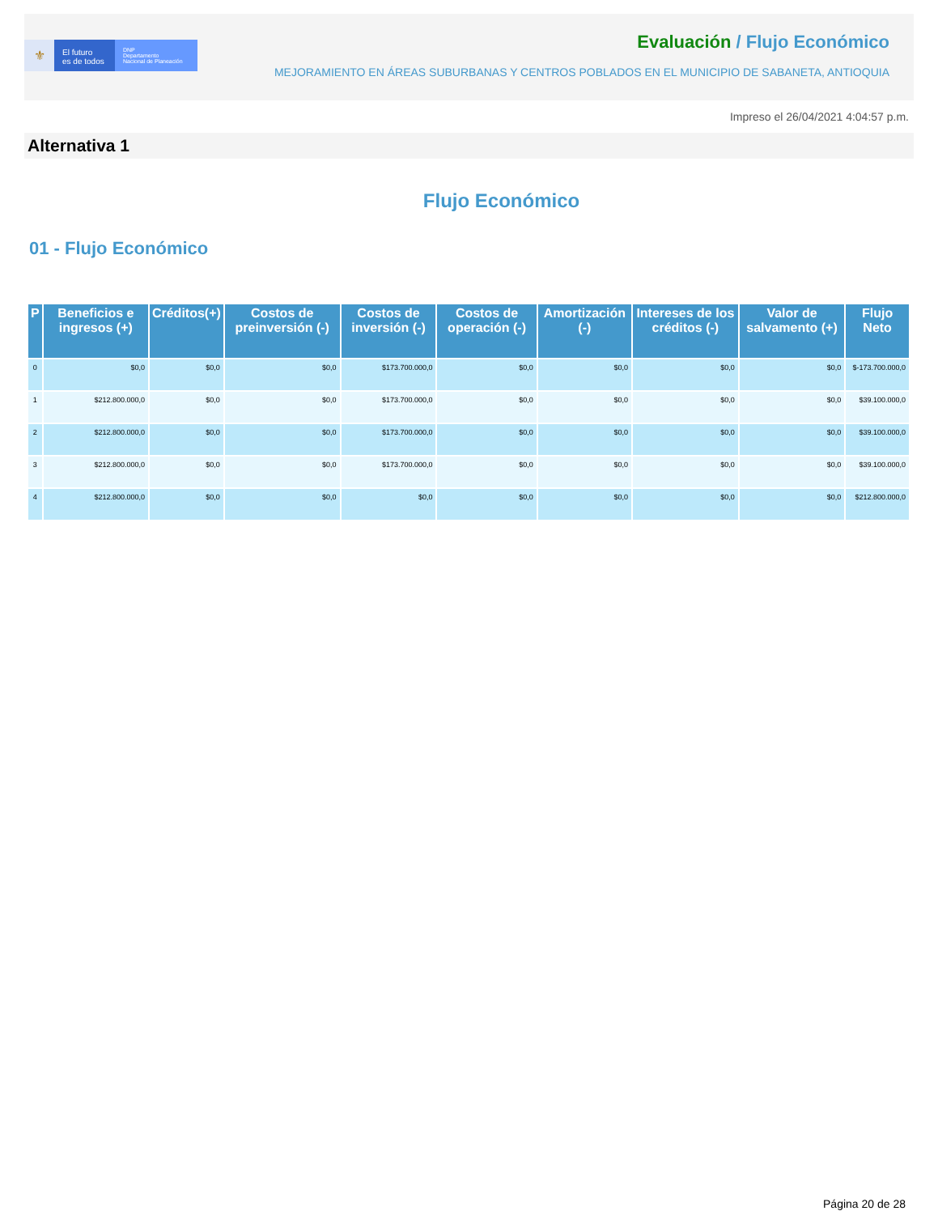⚜
El futuro
es de todos
DNP
Departamento
Nacional de Planeación
Evaluación / Flujo Económico
MEJORAMIENTO EN ÁREAS SUBURBANAS Y CENTROS POBLADOS EN EL MUNICIPIO DE SABANETA, ANTIOQUIA
Impreso el 26/04/2021 4:04:57 p.m.
Alternativa 1
Flujo Económico
01 - Flujo Económico
| P | Beneficios e ingresos (+) | Créditos(+) | Costos de preinversión (-) | Costos de inversión (-) | Costos de operación (-) | Amortización (-) | Intereses de los créditos (-) | Valor de salvamento (+) | Flujo Neto |
| --- | --- | --- | --- | --- | --- | --- | --- | --- | --- |
| 0 | $0,0 | $0,0 | $0,0 | $173.700.000,0 | $0,0 | $0,0 | $0,0 | $0,0 | $-173.700.000,0 |
| 1 | $212.800.000,0 | $0,0 | $0,0 | $173.700.000,0 | $0,0 | $0,0 | $0,0 | $0,0 | $39.100.000,0 |
| 2 | $212.800.000,0 | $0,0 | $0,0 | $173.700.000,0 | $0,0 | $0,0 | $0,0 | $0,0 | $39.100.000,0 |
| 3 | $212.800.000,0 | $0,0 | $0,0 | $173.700.000,0 | $0,0 | $0,0 | $0,0 | $0,0 | $39.100.000,0 |
| 4 | $212.800.000,0 | $0,0 | $0,0 | $0,0 | $0,0 | $0,0 | $0,0 | $0,0 | $212.800.000,0 |
Página 20 de 28